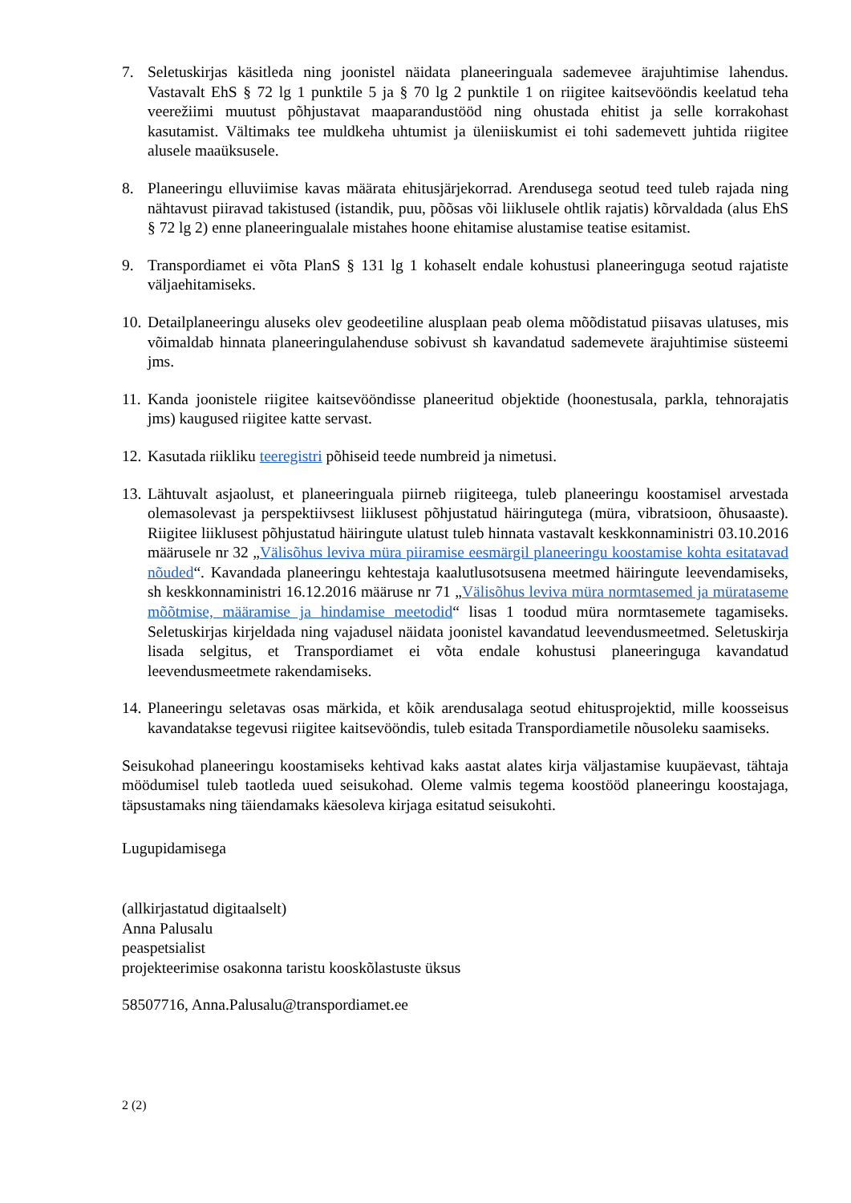7. Seletuskirjas käsitleda ning joonistel näidata planeeringuala sademevee ärajuhtimise lahendus. Vastavalt EhS § 72 lg 1 punktile 5 ja § 70 lg 2 punktile 1 on riigitee kaitsevööndis keelatud teha veerežiimi muutust põhjustavat maaparandustööd ning ohustada ehitist ja selle korrakohast kasutamist. Vältimaks tee muldkeha uhtumist ja üleniiskumist ei tohi sademevett juhtida riigitee alusele maaüksusele.
8. Planeeringu elluviimise kavas määrata ehitusjärjekorrad. Arendusega seotud teed tuleb rajada ning nähtavust piiravad takistused (istandik, puu, põõsas või liiklusele ohtlik rajatis) kõrvaldada (alus EhS § 72 lg 2) enne planeeringualale mistahes hoone ehitamise alustamise teatise esitamist.
9. Transpordiamet ei võta PlanS § 131 lg 1 kohaselt endale kohustusi planeeringuga seotud rajatiste väljaehitamiseks.
10.
Detailplaneeringu aluseks olev geodeetiline alusplaan peab olema mõõdistatud piisavas ulatuses, mis võimaldab hinnata planeeringulahenduse sobivust sh kavandatud sademevete ärajuhtimise süsteemi jms.
11.
Kanda joonistele riigitee kaitsevööndisse planeeritud objektide (hoonestusala, parkla, tehnorajatis jms) kaugused riigitee katte servast.
12.
Kasutada riikliku teeregistri põhiseid teede numbreid ja nimetusi.
13.
Lähtuvalt asjaolust, et planeeringuala piirneb riigiteega, tuleb planeeringu koostamisel arvestada olemasolevast ja perspektiivsest liiklusest põhjustatud häiringutega (müra, vibratsioon, õhusaaste). Riigitee liiklusest põhjustatud häiringute ulatust tuleb hinnata vastavalt keskkonnaministri 03.10.2016 määrusele nr 32 „Välisõhus leviva müra piiramise eesmärgil planeeringu koostamise kohta esitatavad nõuded“. Kavandada planeeringu kehtestaja kaalutlusotsusena meetmed häiringute leevendamiseks, sh keskkonnaministri 16.12.2016 määruse nr 71 „Välisõhus leviva müra normtasemed ja mürataseme mõõtmise, määramise ja hindamise meetodid“ lisas 1 toodud müra normtasemete tagamiseks. Seletuskirjas kirjeldada ning vajadusel näidata joonistel kavandatud leevendusmeetmed. Seletuskirja lisada selgitus, et Transpordiamet ei võta endale kohustusi planeeringuga kavandatud leevendusmeetmete rakendamiseks.
14.
Planeeringu seletavas osas märkida, et kõik arendusalaga seotud ehitusprojektid, mille koosseisus kavandatakse tegevusi riigitee kaitsevööndis, tuleb esitada Transpordiametile nõusoleku saamiseks.
Seisukohad planeeringu koostamiseks kehtivad kaks aastat alates kirja väljastamise kuupäevast, tähtaja möödumisel tuleb taotleda uued seisukohad. Oleme valmis tegema koostööd planeeringu koostajaga, täpsustamaks ning täiendamaks käesoleva kirjaga esitatud seisukohti.
Lugupidamisega
(allkirjastatud digitaalselt)
Anna Palusalu
peaspetsialist
projekteerimise osakonna taristu kooskõlastuste üksus
58507716, Anna.Palusalu@transpordiamet.ee
2 (2)